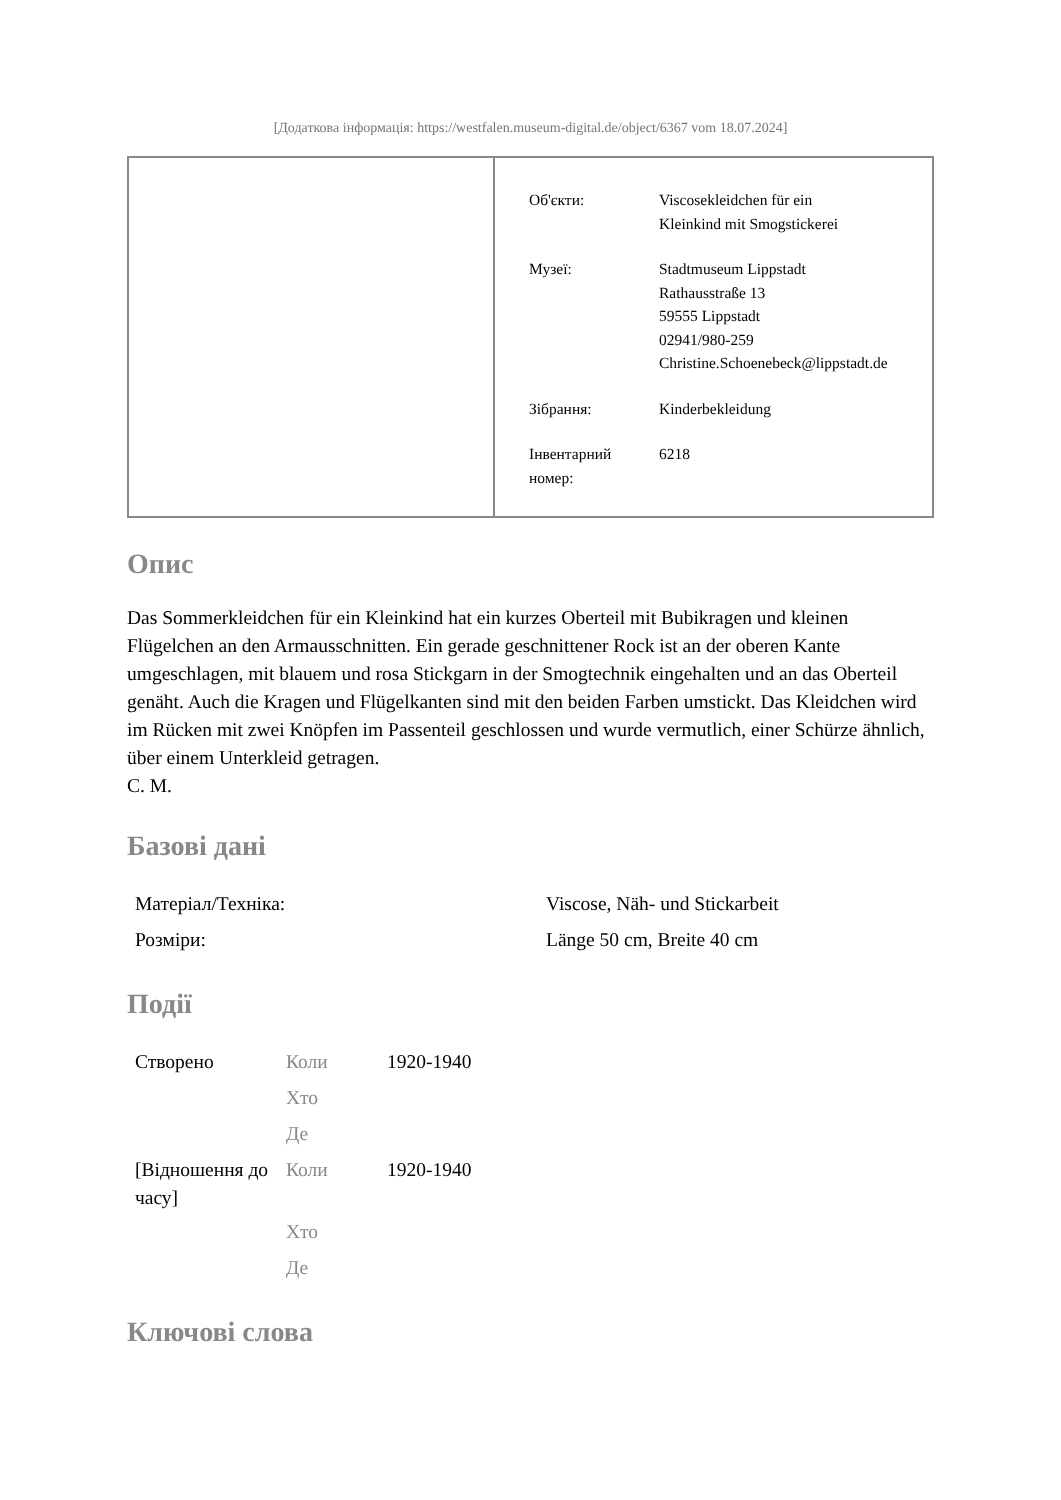[Додаткова інформація: https://westfalen.museum-digital.de/object/6367 vom 18.07.2024]
| Об'єкти: | Viscosekleidchen für ein Kleinkind mit Smogstickerei |
| Музеї: | Stadtmuseum Lippstadt Rathausstraße 13 59555 Lippstadt 02941/980-259 Christine.Schoenebeck@lippstadt.de |
| Зібрання: | Kinderbekleidung |
| Інвентарний номер: | 6218 |
Опис
Das Sommerkleidchen für ein Kleinkind hat ein kurzes Oberteil mit Bubikragen und kleinen Flügelchen an den Armausschnitten. Ein gerade geschnittener Rock ist an der oberen Kante umgeschlagen, mit blauem und rosa Stickgarn in der Smogtechnik eingehalten und an das Oberteil genäht. Auch die Kragen und Flügelkanten sind mit den beiden Farben umstickt. Das Kleidchen wird im Rücken mit zwei Knöpfen im Passenteil geschlossen und wurde vermutlich, einer Schürze ähnlich, über einem Unterkleid getragen.
C. M.
Базові дані
| Матеріал/Техніка: | Viscose, Näh- und Stickarbeit |
| Розміри: | Länge 50 cm, Breite 40 cm |
Події
| Створено | Коли | 1920-1940 |
| | Хто | |
| | Де | |
| [Відношення до часу] | Коли | 1920-1940 |
| | Хто | |
| | Де | |
Ключові слова